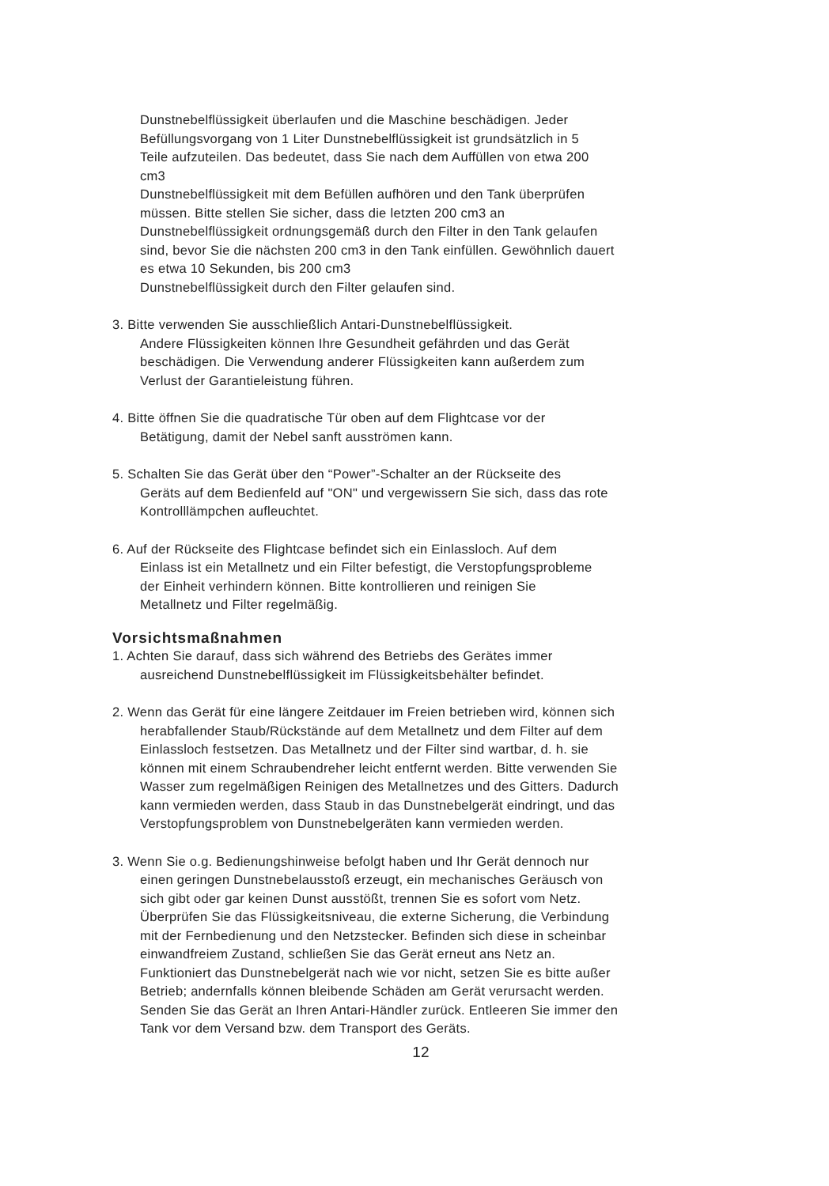Dunstnebelflüssigkeit überlaufen und die Maschine beschädigen. Jeder
Befüllungsvorgang von 1 Liter Dunstnebelflüssigkeit ist grundsätzlich in 5
Teile aufzuteilen. Das bedeutet, dass Sie nach dem Auffüllen von etwa 200
cm3
Dunstnebelflüssigkeit mit dem Befüllen aufhören und den Tank überprüfen
müssen. Bitte stellen Sie sicher, dass die letzten 200 cm3 an
Dunstnebelflüssigkeit ordnungsgemäß durch den Filter in den Tank gelaufen
sind, bevor Sie die nächsten 200 cm3 in den Tank einfüllen. Gewöhnlich dauert
es etwa 10 Sekunden, bis 200 cm3
Dunstnebelflüssigkeit durch den Filter gelaufen sind.
3. Bitte verwenden Sie ausschließlich Antari-Dunstnebelflüssigkeit.
Andere Flüssigkeiten können Ihre Gesundheit gefährden und das Gerät
beschädigen. Die Verwendung anderer Flüssigkeiten kann außerdem zum
Verlust der Garantieleistung führen.
4. Bitte öffnen Sie die quadratische Tür oben auf dem Flightcase vor der
Betätigung, damit der Nebel sanft ausströmen kann.
5. Schalten Sie das Gerät über den “Power”-Schalter an der Rückseite des
Geräts auf dem Bedienfeld auf "ON" und vergewissern Sie sich, dass das rote
Kontrolllämpchen aufleuchtet.
6. Auf der Rückseite des Flightcase befindet sich ein Einlassloch. Auf dem
Einlass ist ein Metallnetz und ein Filter befestigt, die Verstopfungsprobleme
der Einheit verhindern können. Bitte kontrollieren und reinigen Sie
Metallnetz und Filter regelmäßig.
Vorsichtsmaßnahmen
1. Achten Sie darauf, dass sich während des Betriebs des Gerätes immer
ausreichend Dunstnebelflüssigkeit im Flüssigkeitsbehälter befindet.
2. Wenn das Gerät für eine längere Zeitdauer im Freien betrieben wird, können sich
herabfallender Staub/Rückstände auf dem Metallnetz und dem Filter auf dem
Einlassloch festsetzen. Das Metallnetz und der Filter sind wartbar, d. h. sie
können mit einem Schraubendreher leicht entfernt werden. Bitte verwenden Sie
Wasser zum regelmäßigen Reinigen des Metallnetzes und des Gitters. Dadurch
kann vermieden werden, dass Staub in das Dunstnebelgerät eindringt, und das
Verstopfungsproblem von Dunstnebelgeräten kann vermieden werden.
3. Wenn Sie o.g. Bedienungshinweise befolgt haben und Ihr Gerät dennoch nur
einen geringen Dunstnebelausstoß erzeugt, ein mechanisches Geräusch von
sich gibt oder gar keinen Dunst ausstößt, trennen Sie es sofort vom Netz.
Überprüfen Sie das Flüssigkeitsniveau, die externe Sicherung, die Verbindung
mit der Fernbedienung und den Netzstecker. Befinden sich diese in scheinbar
einwandfreiem Zustand, schließen Sie das Gerät erneut ans Netz an.
Funktioniert das Dunstnebelgerät nach wie vor nicht, setzen Sie es bitte außer
Betrieb; andernfalls können bleibende Schäden am Gerät verursacht werden.
Senden Sie das Gerät an Ihren Antari-Händler zurück. Entleeren Sie immer den
Tank vor dem Versand bzw. dem Transport des Geräts.
12